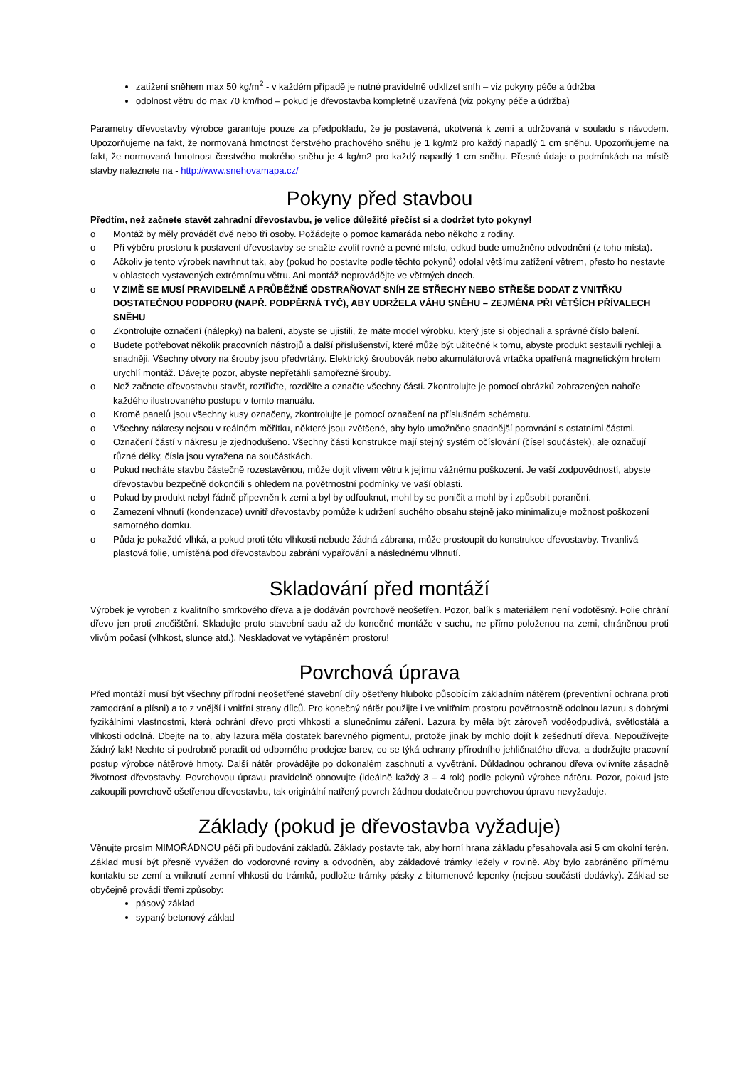zatížení sněhem max 50 kg/m<sup>2</sup> - v každém případě je nutné pravidelně odklízet sníh – viz pokyny péče a údržba
odolnost větru do max 70 km/hod – pokud je dřevostavba kompletně uzavřená (viz pokyny péče a údržba)
Parametry dřevostavby výrobce garantuje pouze za předpokladu, že je postavená, ukotvená k zemi a udržovaná v souladu s návodem. Upozorňujeme na fakt, že normovaná hmotnost čerstvého prachového sněhu je 1 kg/m2 pro každý napadlý 1 cm sněhu. Upozorňujeme na fakt, že normovaná hmotnost čerstvého mokrého sněhu je 4 kg/m2 pro každý napadlý 1 cm sněhu. Přesné údaje o podmínkách na místě stavby naleznete na - http://www.snehovamapa.cz/
Pokyny před stavbou
Předtím, než začnete stavět zahradní dřevostavbu, je velice důležité přečíst si a dodržet tyto pokyny!
o Montáž by měly provádět dvě nebo tři osoby. Požádejte o pomoc kamaráda nebo někoho z rodiny.
o Při výběru prostoru k postavení dřevostavby se snažte zvolit rovné a pevné místo, odkud bude umožněno odvodnění (z toho místa).
o Ačkoliv je tento výrobek navrhnut tak, aby (pokud ho postavíte podle těchto pokynů) odolal většímu zatížení větrem, přesto ho nestavte v oblastech vystavených extrémnímu větru. Ani montáž neprovádějte ve větrných dnech.
o V ZIMĚ SE MUSÍ PRAVIDELNĚ A PRŮBĚŽNĚ ODSTRAŇOVAT SNÍH ZE STŘECHY NEBO STŘEŠE DODAT Z VNITŘKU DOSTATEČNOU PODPORU (NAPŘ. PODPĚRNÁ TYČ), ABY UDRŽELA VÁHU SNĚHU – ZEJMÉNA PŘI VĚTŠÍCH PŘÍVALECH SNĚHU
o Zkontrolujte označení (nálepky) na balení, abyste se ujistili, že máte model výrobku, který jste si objednali a správné číslo balení.
o Budete potřebovat několik pracovních nástrojů a další příslušenství, které může být užitečné k tomu, abyste produkt sestavili rychleji a snadněji. Všechny otvory na šrouby jsou předvrtány. Elektrický šroubovák nebo akumulátorová vrtačka opatřená magnetickým hrotem urychlí montáž. Dávejte pozor, abyste nepřetáhli samořezné šrouby.
o Než začnete dřevostavbu stavět, roztřiďte, rozdělte a označte všechny části. Zkontrolujte je pomocí obrázků zobrazených nahoře každého ilustrovaného postupu v tomto manuálu.
o Kromě panelů jsou všechny kusy označeny, zkontrolujte je pomocí označení na příslušném schématu.
o Všechny nákresy nejsou v reálném měřítku, některé jsou zvětšené, aby bylo umožněno snadnější porovnání s ostatními částmi.
o Označení částí v nákresu je zjednodušeno. Všechny části konstrukce mají stejný systém očíslování (čísel součástek), ale označují různé délky, čísla jsou vyražena na součástkách.
o Pokud necháte stavbu částečně rozestavěnou, může dojít vlivem větru k jejímu vážnému poškození. Je vaší zodpovědností, abyste dřevostavbu bezpečně dokončili s ohledem na povětrnostní podmínky ve vaší oblasti.
o Pokud by produkt nebyl řádně připevněn k zemi a byl by odfouknut, mohl by se poničit a mohl by i způsobit poranění.
o Zamezení vlhnutí (kondenzace) uvnitř dřevostavby pomůže k udržení suchého obsahu stejně jako minimalizuje možnost poškození samotného domku.
o Půda je pokaždé vlhká, a pokud proti této vlhkosti nebude žádná zábrana, může prostoupit do konstrukce dřevostavby. Trvanlivá plastová folie, umístěná pod dřevostavbou zabrání vypařování a následnému vlhnutí.
Skladování před montáží
Výrobek je vyroben z kvalitního smrkového dřeva a je dodáván povrchově neošetřen. Pozor, balík s materiálem není vodotěsný. Folie chrání dřevo jen proti znečištění. Skladujte proto stavební sadu až do konečné montáže v suchu, ne přímo položenou na zemi, chráněnou proti vlivům počasí (vlhkost, slunce atd.). Neskladovat ve vytápěném prostoru!
Povrchová úprava
Před montáží musí být všechny přírodní neošetřené stavební díly ošetřeny hluboko působícím základním nátěrem (preventivní ochrana proti zamodrání a plísni) a to z vnější i vnitřní strany dílců. Pro konečný nátěr použijte i ve vnitřním prostoru povětrnostně odolnou lazuru s dobrými fyzikálními vlastnostmi, která ochrání dřevo proti vlhkosti a slunečnímu záření. Lazura by měla být zároveň voděodpudivá, světlostálá a vlhkosti odolná. Dbejte na to, aby lazura měla dostatek barevného pigmentu, protože jinak by mohlo dojít k zešednutí dřeva. Nepoužívejte žádný lak! Nechte si podrobně poradit od odborného prodejce barev, co se týká ochrany přírodního jehličnatého dřeva, a dodržujte pracovní postup výrobce nátěrové hmoty. Další nátěr provádějte po dokonalém zaschnutí a vyvětrání. Důkladnou ochranou dřeva ovlivníte zásadně životnost dřevostavby. Povrchovou úpravu pravidelně obnovujte (ideálně každý 3 – 4 rok) podle pokynů výrobce nátěru. Pozor, pokud jste zakoupili povrchově ošetřenou dřevostavbu, tak originální natřený povrch žádnou dodatečnou povrchovou úpravu nevyžaduje.
Základy (pokud je dřevostavba vyžaduje)
Věnujte prosím MIMOŘÁDNOU péči při budování základů. Základy postavte tak, aby horní hrana základu přesahovala asi 5 cm okolní terén. Základ musí být přesně vyvážen do vodorovné roviny a odvodněn, aby základové trámky ležely v rovině. Aby bylo zabráněno přímému kontaktu se zemí a vniknutí zemní vlhkosti do trámků, podložte trámky pásky z bitumenové lepenky (nejsou součástí dodávky). Základ se obyčejně provádí třemi způsoby:
pásový základ
sypaný betonový základ